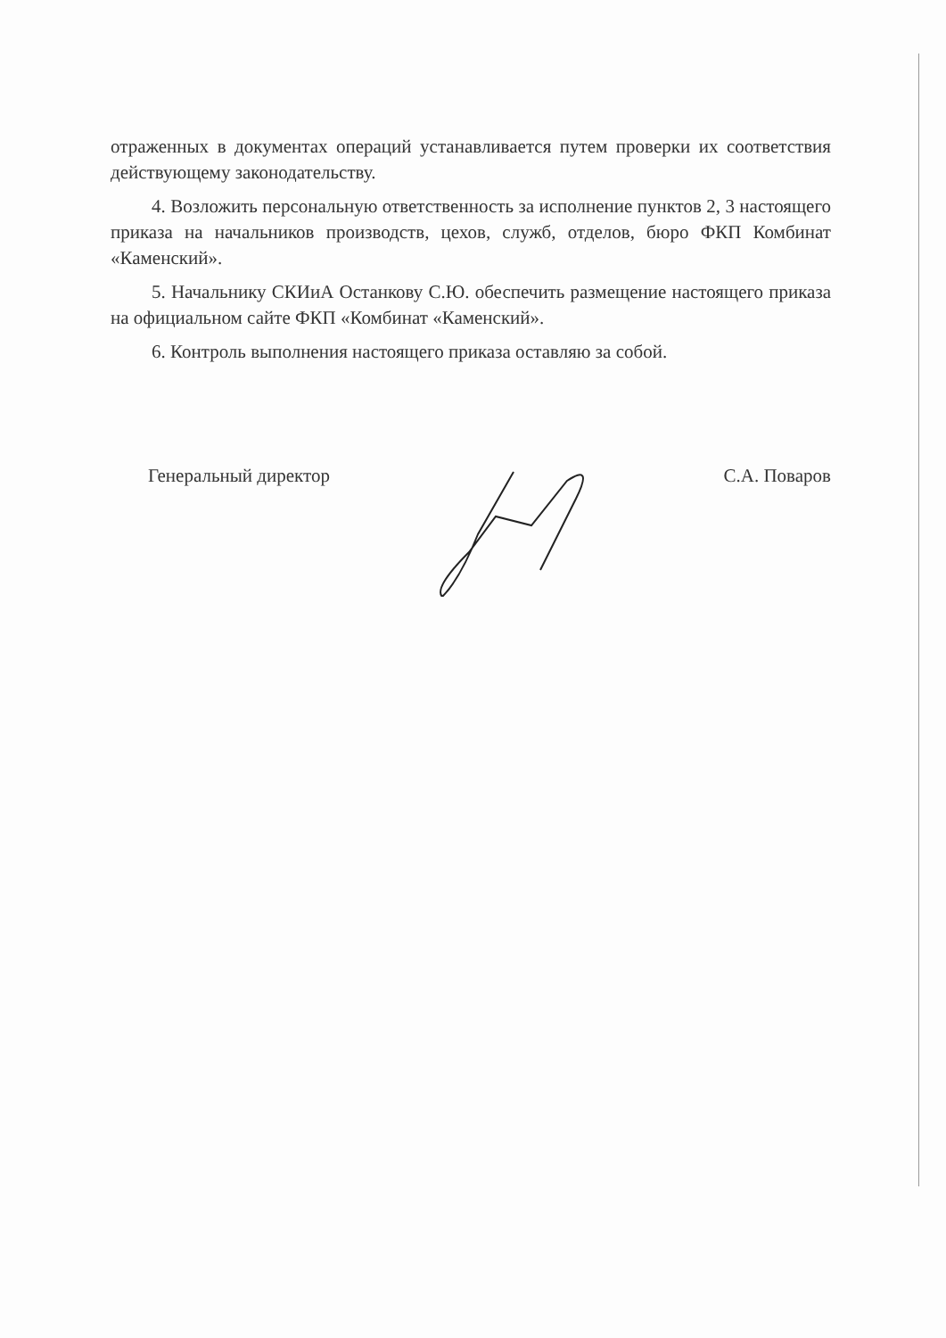отраженных в документах операций устанавливается путем проверки их соответствия действующему законодательству.
4. Возложить персональную ответственность за исполнение пунктов 2, 3 настоящего приказа на начальников производств, цехов, служб, отделов, бюро ФКП Комбинат «Каменский».
5. Начальнику СКИиА Останкову С.Ю. обеспечить размещение настоящего приказа на официальном сайте ФКП «Комбинат «Каменский».
6. Контроль выполнения настоящего приказа оставляю за собой.
Генеральный директор С.А. Поваров